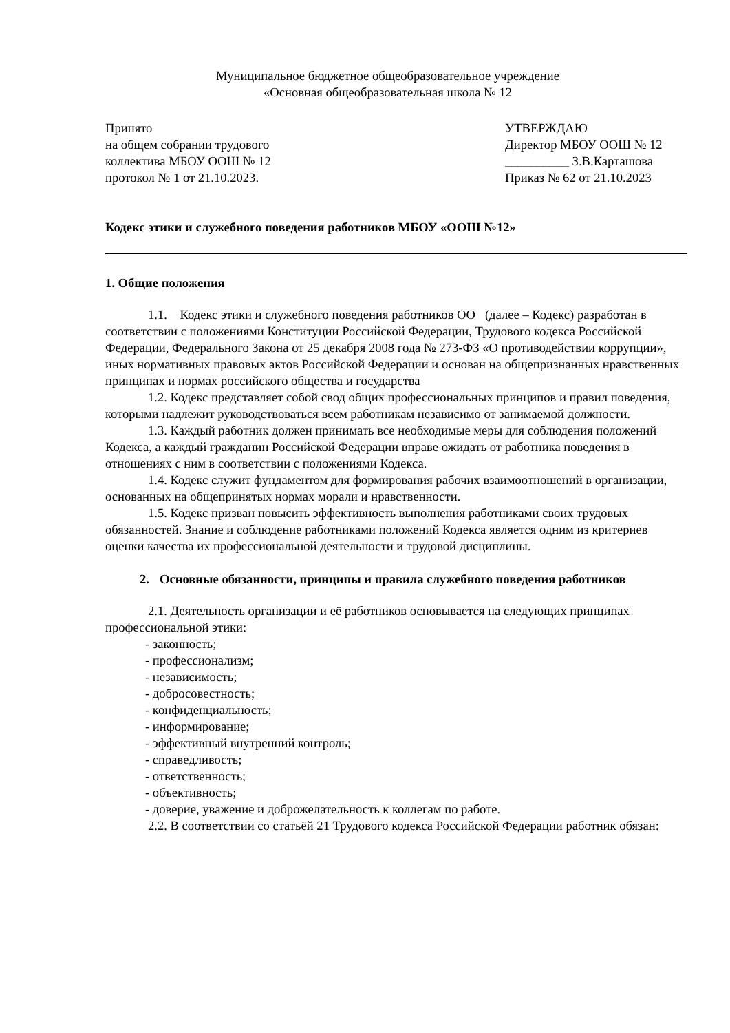Муниципальное бюджетное общеобразовательное учреждение
«Основная общеобразовательная школа № 12
Принято УТВЕРЖДАЮ
на общем собрании трудового Директор МБОУ ООШ № 12
коллектива МБОУ ООШ № 12 __________ З.В.Карташова
протокол № 1 от 21.10.2023. Приказ № 62 от 21.10.2023
Кодекс этики и служебного поведения работников МБОУ «ООШ №12»
1. Общие положения
1.1. Кодекс этики и служебного поведения работников ОО (далее – Кодекс) разработан в соответствии с положениями Конституции Российской Федерации, Трудового кодекса Российской Федерации, Федерального Закона от 25 декабря 2008 года № 273-ФЗ «О противодействии коррупции», иных нормативных правовых актов Российской Федерации и основан на общепризнанных нравственных принципах и нормах российского общества и государства
1.2. Кодекс представляет собой свод общих профессиональных принципов и правил поведения, которыми надлежит руководствоваться всем работникам независимо от занимаемой должности.
1.3. Каждый работник должен принимать все необходимые меры для соблюдения положений Кодекса, а каждый гражданин Российской Федерации вправе ожидать от работника поведения в отношениях с ним в соответствии с положениями Кодекса.
1.4. Кодекс служит фундаментом для формирования рабочих взаимоотношений в организации, основанных на общепринятых нормах морали и нравственности.
1.5. Кодекс призван повысить эффективность выполнения работниками своих трудовых обязанностей. Знание и соблюдение работниками положений Кодекса является одним из критериев оценки качества их профессиональной деятельности и трудовой дисциплины.
2. Основные обязанности, принципы и правила служебного поведения работников
2.1. Деятельность организации и её работников основывается на следующих принципах профессиональной этики:
- законность;
- профессионализм;
- независимость;
- добросовестность;
- конфиденциальность;
- информирование;
- эффективный внутренний контроль;
- справедливость;
- ответственность;
- объективность;
- доверие, уважение и доброжелательность к коллегам по работе.
2.2. В соответствии со статьёй 21 Трудового кодекса Российской Федерации работник обязан: